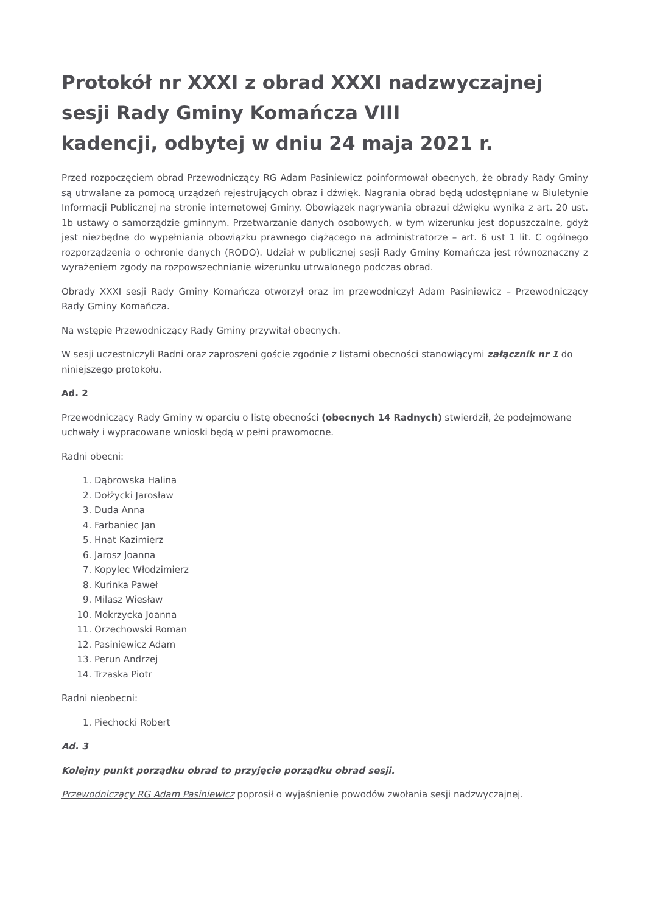Protokół nr XXXI z obrad XXXI nadzwyczajnej sesji Rady Gminy Komańcza VIII
kadencji, odbytej w dniu 24 maja 2021 r.
Przed rozpoczęciem obrad Przewodniczący RG Adam Pasiniewicz poinformował obecnych, że obrady Rady Gminy są utrwalane za pomocą urządzeń rejestrujących obraz i dźwięk. Nagrania obrad będą udostępniane w Biuletynie Informacji Publicznej na stronie internetowej Gminy. Obowiązek nagrywania obrazui dźwięku wynika z art. 20 ust. 1b ustawy o samorządzie gminnym. Przetwarzanie danych osobowych, w tym wizerunku jest dopuszczalne, gdyż jest niezbędne do wypełniania obowiązku prawnego ciążącego na administratorze – art. 6 ust 1 lit. C ogólnego rozporządzenia o ochronie danych (RODO). Udział w publicznej sesji Rady Gminy Komańcza jest równoznaczny z wyrażeniem zgody na rozpowszechnianie wizerunku utrwalonego podczas obrad.
Obrady XXXI sesji Rady Gminy Komańcza otworzył oraz im przewodniczył Adam Pasiniewicz – Przewodniczący Rady Gminy Komańcza.
Na wstępie Przewodniczący Rady Gminy przywitał obecnych.
W sesji uczestniczyli Radni oraz zaproszeni goście zgodnie z listami obecności stanowiącymi załącznik nr 1 do niniejszego protokołu.
Ad. 2
Przewodniczący Rady Gminy w oparciu o listę obecności (obecnych 14 Radnych) stwierdził, że podejmowane uchwały i wypracowane wnioski będą w pełni prawomocne.
Radni obecni:
1. Dąbrowska Halina
2. Dołżycki Jarosław
3. Duda Anna
4. Farbaniec Jan
5. Hnat Kazimierz
6. Jarosz Joanna
7. Kopylec Włodzimierz
8. Kurinka Paweł
9. Milasz Wiesław
10. Mokrzycka Joanna
11. Orzechowski Roman
12. Pasiniewicz Adam
13. Perun Andrzej
14. Trzaska Piotr
Radni nieobecni:
1. Piechocki Robert
Ad. 3
Kolejny punkt porządku obrad to przyjęcie porządku obrad sesji.
Przewodniczący RG Adam Pasiniewicz poprosił o wyjaśnienie powodów zwołania sesji nadzwyczajnej.